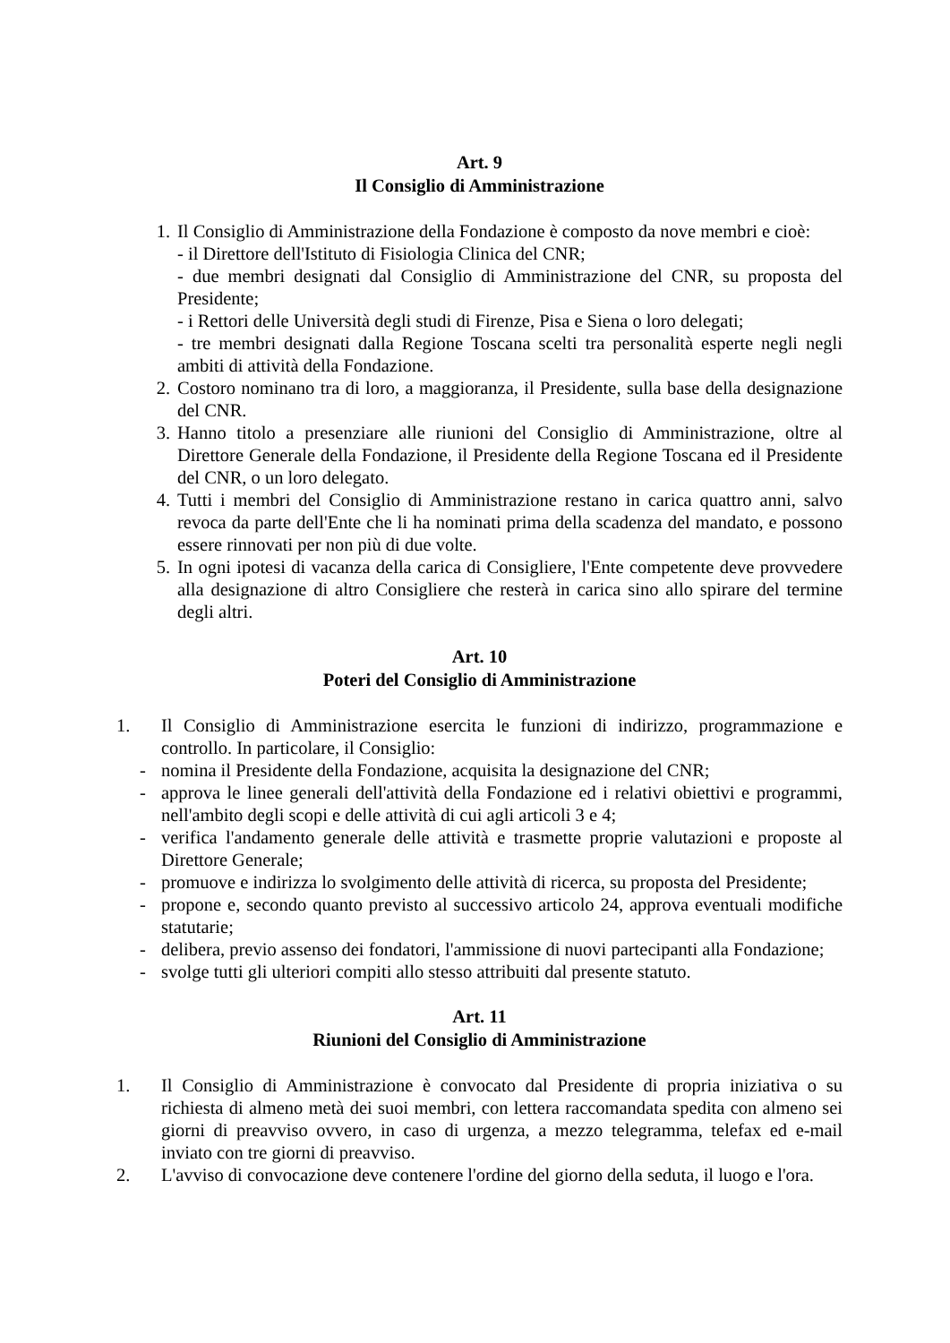Art. 9
Il Consiglio di Amministrazione
1. Il Consiglio di Amministrazione della Fondazione è composto da nove membri e cioè:
- il Direttore dell'Istituto di Fisiologia Clinica del CNR;
- due membri designati dal Consiglio di Amministrazione del CNR, su proposta del Presidente;
- i Rettori delle Università degli studi di Firenze, Pisa e Siena o loro delegati;
- tre membri designati dalla Regione Toscana scelti tra personalità esperte negli negli ambiti di attività della Fondazione.
2. Costoro nominano tra di loro, a maggioranza, il Presidente, sulla base della designazione del CNR.
3. Hanno titolo a presenziare alle riunioni del Consiglio di Amministrazione, oltre al Direttore Generale della Fondazione, il Presidente della Regione Toscana ed il Presidente del CNR, o un loro delegato.
4. Tutti i membri del Consiglio di Amministrazione restano in carica quattro anni, salvo revoca da parte dell'Ente che li ha nominati prima della scadenza del mandato, e possono essere rinnovati per non più di due volte.
5. In ogni ipotesi di vacanza della carica di Consigliere, l'Ente competente deve provvedere alla designazione di altro Consigliere che resterà in carica sino allo spirare del termine degli altri.
Art. 10
Poteri del Consiglio di Amministrazione
1. Il Consiglio di Amministrazione esercita le funzioni di indirizzo, programmazione e controllo. In particolare, il Consiglio:
- nomina il Presidente della Fondazione, acquisita la designazione del CNR;
- approva le linee generali dell'attività della Fondazione ed i relativi obiettivi e programmi, nell'ambito degli scopi e delle attività di cui agli articoli 3 e 4;
- verifica l'andamento generale delle attività e trasmette proprie valutazioni e proposte al Direttore Generale;
- promuove e indirizza lo svolgimento delle attività di ricerca, su proposta del Presidente;
- propone e, secondo quanto previsto al successivo articolo 24, approva eventuali modifiche statutarie;
- delibera, previo assenso dei fondatori, l'ammissione di nuovi partecipanti alla Fondazione;
- svolge tutti gli ulteriori compiti allo stesso attribuiti dal presente statuto.
Art. 11
Riunioni del Consiglio di Amministrazione
1. Il Consiglio di Amministrazione è convocato dal Presidente di propria iniziativa o su richiesta di almeno metà dei suoi membri, con lettera raccomandata spedita con almeno sei giorni di preavviso ovvero, in caso di urgenza, a mezzo telegramma, telefax ed e-mail inviato con tre giorni di preavviso.
2. L'avviso di convocazione deve contenere l'ordine del giorno della seduta, il luogo e l'ora.